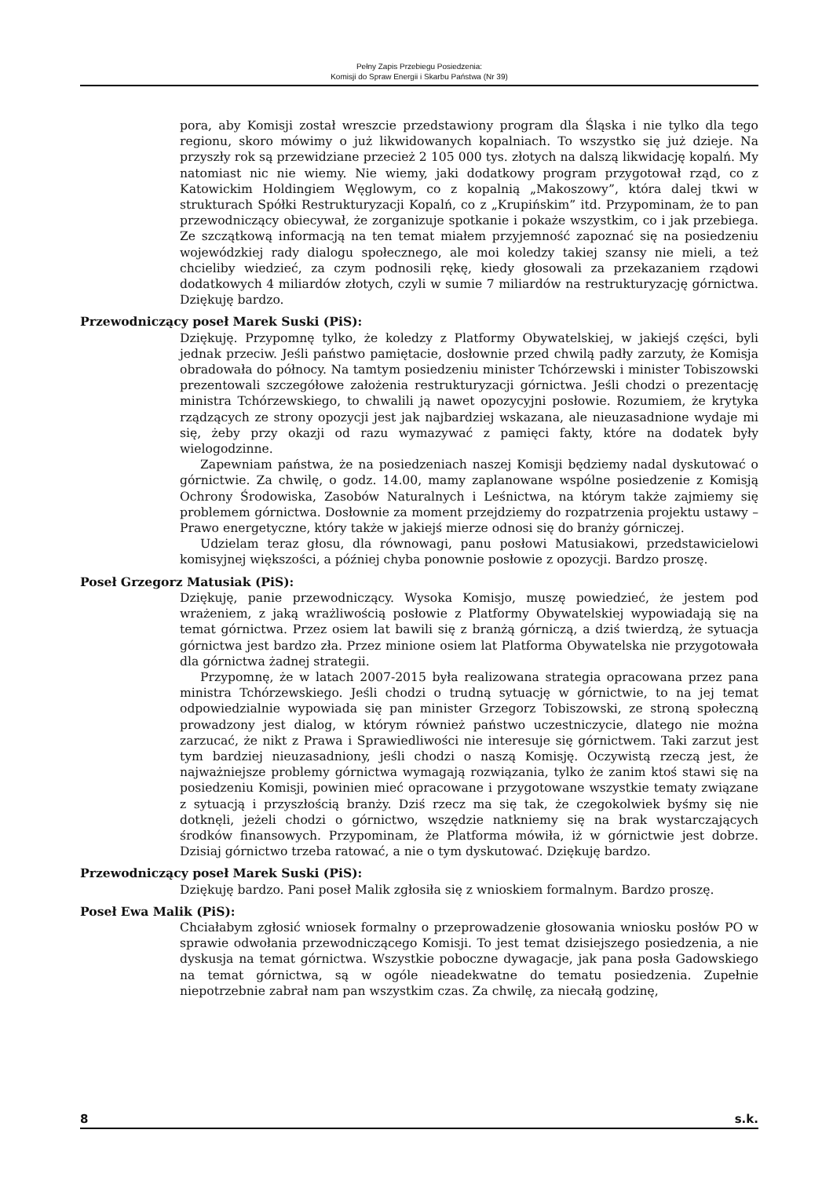Pełny Zapis Przebiegu Posiedzenia:
Komisji do Spraw Energii i Skarbu Państwa (Nr 39)
pora, aby Komisji został wreszcie przedstawiony program dla Śląska i nie tylko dla tego regionu, skoro mówimy o już likwidowanych kopalniach. To wszystko się już dzieje. Na przyszły rok są przewidziane przecież 2 105 000 tys. złotych na dalszą likwidację kopalń. My natomiast nic nie wiemy. Nie wiemy, jaki dodatkowy program przygotował rząd, co z Katowickim Holdingiem Węglowym, co z kopalnią „Makoszowy”, która dalej tkwi w strukturach Spółki Restrukturyzacji Kopalń, co z „Krupińskim” itd. Przypominam, że to pan przewodniczący obiecywał, że zorganizuje spotkanie i pokaże wszystkim, co i jak przebiega. Ze szczątkową informacją na ten temat miałem przyjemność zapoznać się na posiedzeniu wojewódzkiej rady dialogu społecznego, ale moi koledzy takiej szansy nie mieli, a też chcieliby wiedzieć, za czym podnosili rękę, kiedy głosowali za przekazaniem rządowi dodatkowych 4 miliardów złotych, czyli w sumie 7 miliardów na restrukturyzację górnictwa. Dziękuję bardzo.
Przewodniczący poseł Marek Suski (PiS):
Dziękuję. Przypomnę tylko, że koledzy z Platformy Obywatelskiej, w jakiejś części, byli jednak przeciw. Jeśli państwo pamiętacie, dosłownie przed chwilą padły zarzuty, że Komisja obradowała do północy. Na tamtym posiedzeniu minister Tchórzewski i minister Tobiszowski prezentowali szczegółowe założenia restrukturyzacji górnictwa. Jeśli chodzi o prezentację ministra Tchórzewskiego, to chwalili ją nawet opozycyjni posłowie. Rozumiem, że krytyka rządzących ze strony opozycji jest jak najbardziej wskazana, ale nieuzasadnione wydaje mi się, żeby przy okazji od razu wymazywać z pamięci fakty, które na dodatek były wielogodzinne.
Zapewniam państwa, że na posiedzeniach naszej Komisji będziemy nadal dyskutować o górnictwie. Za chwilę, o godz. 14.00, mamy zaplanowane wspólne posiedzenie z Komisją Ochrony Środowiska, Zasobów Naturalnych i Leśnictwa, na którym także zajmiemy się problemem górnictwa. Dosłownie za moment przejdziemy do rozpatrzenia projektu ustawy – Prawo energetyczne, który także w jakiejś mierze odnosi się do branży górniczej.
Udzielam teraz głosu, dla równowagi, panu posłowi Matusiakowi, przedstawicielowi komisyjnej większości, a później chyba ponownie posłowie z opozycji. Bardzo proszę.
Poseł Grzegorz Matusiak (PiS):
Dziękuję, panie przewodniczący. Wysoka Komisjo, muszę powiedzieć, że jestem pod wrażeniem, z jaką wrażliwością posłowie z Platformy Obywatelskiej wypowiadają się na temat górnictwa. Przez osiem lat bawili się z branżą górniczą, a dziś twierdzą, że sytuacja górnictwa jest bardzo zła. Przez minione osiem lat Platforma Obywatelska nie przygotowała dla górnictwa żadnej strategii.
Przypomnę, że w latach 2007-2015 była realizowana strategia opracowana przez pana ministra Tchórzewskiego. Jeśli chodzi o trudną sytuację w górnictwie, to na jej temat odpowiedzialnie wypowiada się pan minister Grzegorz Tobiszowski, ze stroną społeczną prowadzony jest dialog, w którym również państwo uczestniczycie, dlatego nie można zarzucać, że nikt z Prawa i Sprawiedliwości nie interesuje się górnictwem. Taki zarzut jest tym bardziej nieuzasadniony, jeśli chodzi o naszą Komisję. Oczywistą rzeczą jest, że najważniejsze problemy górnictwa wymagają rozwiązania, tylko że zanim ktoś stawi się na posiedzeniu Komisji, powinien mieć opracowane i przygotowane wszystkie tematy związane z sytuacją i przyszłością branży. Dziś rzecz ma się tak, że czegokolwiek byśmy się nie dotknęli, jeżeli chodzi o górnictwo, wszędzie natkniemy się na brak wystarczających środków finansowych. Przypominam, że Platforma mówiła, iż w górnictwie jest dobrze. Dzisiaj górnictwo trzeba ratować, a nie o tym dyskutować. Dziękuję bardzo.
Przewodniczący poseł Marek Suski (PiS):
Dziękuję bardzo. Pani poseł Malik zgłosiła się z wnioskiem formalnym. Bardzo proszę.
Poseł Ewa Malik (PiS):
Chciałabym zgłosić wniosek formalny o przeprowadzenie głosowania wniosku posłów PO w sprawie odwołania przewodniczącego Komisji. To jest temat dzisiejszego posiedzenia, a nie dyskusja na temat górnictwa. Wszystkie poboczne dywagacje, jak pana posła Gadowskiego na temat górnictwa, są w ogóle nieadekwatne do tematu posiedzenia. Zupełnie niepotrzebnie zabrał nam pan wszystkim czas. Za chwilę, za niecałą godzinę,
8 s.k.